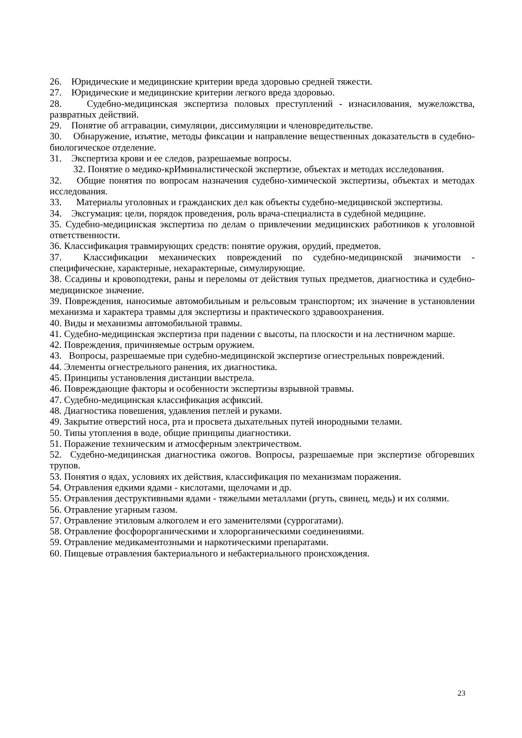26. Юридические и медицинские критерии вреда здоровью средней тяжести.
27. Юридические и медицинские критерии легкого вреда здоровью.
28. Судебно-медицинская экспертиза половых преступлений - изнасилования, мужеложства, развратных действий.
29. Понятие об аггравации, симуляции, диссимуляции и членовредительстве.
30. Обнаружение, изъятие, методы фиксации и направление вещественных доказательств в судебно-биологическое отделение.
31. Экспертиза крови и ее следов, разрешаемые вопросы.
32. Понятие о медико-крИминалистической экспертизе, объектах и методах исследования.
32. Общие понятия по вопросам назначения судебно-химической экспертизы, объектах и методах исследования.
33. Материалы уголовных и гражданских дел как объекты судебно-медицинской экспертизы.
34. Эксгумация: цели, порядок проведения, роль врача-специалиста в судебной медицине.
35. Судебно-медицинская экспертиза по делам о привлечении медицинских работников к уголовной ответственности.
36. Классификация травмирующих средств: понятие оружия, орудий, предметов.
37. Классификации механических повреждений по судебно-медицинской значимости - специфические, характерные, нехарактерные, симулирующие.
38. Ссадины и кровоподтеки, раны и переломы от действия тупых предметов, диагностика и судебно-медицинское значение.
39. Повреждения, наносимые автомобильным и рельсовым транспортом; их значение в установлении механизма и характера травмы для экспертизы и практического здравоохранения.
40. Виды и механизмы автомобильной травмы.
41. Судебно-медицинская экспертиза при падении с высоты, па плоскости и на лестничном марше.
42. Повреждения, причиняемые острым оружием.
43. Вопросы, разрешаемые при судебно-медицинской экспертизе огнестрельных повреждений.
44. Элементы огнестрельного ранения, их диагностика.
45. Принципы установления дистанции выстрела.
46. Повреждающие факторы и особенности экспертизы взрывной травмы.
47. Судебно-медицинская классификация асфиксий.
48. Диагностика повешения, удавления петлей и руками.
49. Закрытие отверстий носа, рта и просвета дыхательных путей инородными телами.
50. Типы утопления в воде, общие принципы диагностики.
51. Поражение техническим и атмосферным электричеством.
52. Судебно-медицинская диагностика ожогов. Вопросы, разрешаемые при экспертизе обгоревших трупов.
53. Понятия о ядах, условиях их действия, классификация по механизмам поражения.
54. Отравления едкими ядами - кислотами, щелочами и др.
55. Отравления деструктивными ядами - тяжелыми металлами (ргуть, свинец, медь) и их солями.
56. Отравление угарным газом.
57. Отравление этиловым алкоголем и его заменителями (суррогатами).
58. Отравление фосфорорганическими и хлорорганическими соединениями.
59. Отравление медикаментозными и наркотическими препаратами.
60. Пищевые отравления бактериального и небактериального происхождения.
23